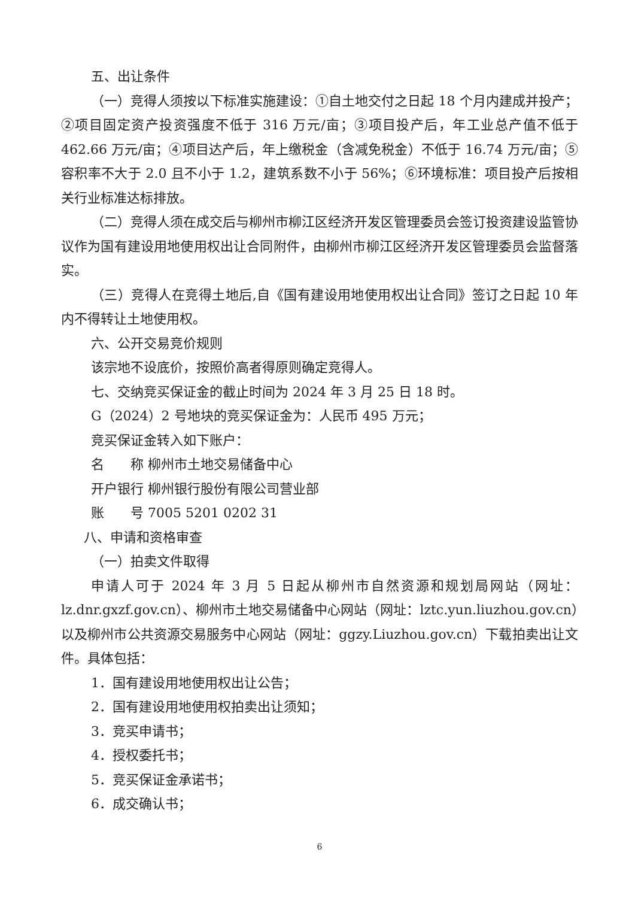五、出让条件
（一）竞得人须按以下标准实施建设：①自土地交付之日起 18 个月内建成并投产；②项目固定资产投资强度不低于 316 万元/亩；③项目投产后，年工业总产值不低于 462.66 万元/亩；④项目达产后，年上缴税金（含减免税金）不低于 16.74 万元/亩；⑤容积率不大于 2.0 且不小于 1.2，建筑系数不小于 56%；⑥环境标准：项目投产后按相关行业标准达标排放。
（二）竞得人须在成交后与柳州市柳江区经济开发区管理委员会签订投资建设监管协议作为国有建设用地使用权出让合同附件，由柳州市柳江区经济开发区管理委员会监督落实。
（三）竞得人在竞得土地后,自《国有建设用地使用权出让合同》签订之日起 10 年内不得转让土地使用权。
六、公开交易竞价规则
该宗地不设底价，按照价高者得原则确定竞得人。
七、交纳竞买保证金的截止时间为 2024 年 3 月 25 日 18 时。
G（2024）2 号地块的竞买保证金为：人民币 495 万元；
竞买保证金转入如下账户：
名　　称 柳州市土地交易储备中心
开户银行 柳州银行股份有限公司营业部
账　　号 7005 5201 0202 31
八、申请和资格审查
（一）拍卖文件取得
申请人可于 2024 年 3 月 5 日起从柳州市自然资源和规划局网站（网址：lz.dnr.gxzf.gov.cn）、柳州市土地交易储备中心网站（网址：lztc.yun.liuzhou.gov.cn）以及柳州市公共资源交易服务中心网站（网址：ggzy.Liuzhou.gov.cn）下载拍卖出让文件。具体包括：
1．国有建设用地使用权出让公告；
2．国有建设用地使用权拍卖出让须知；
3．竞买申请书；
4．授权委托书；
5．竞买保证金承诺书；
6．成交确认书；
6